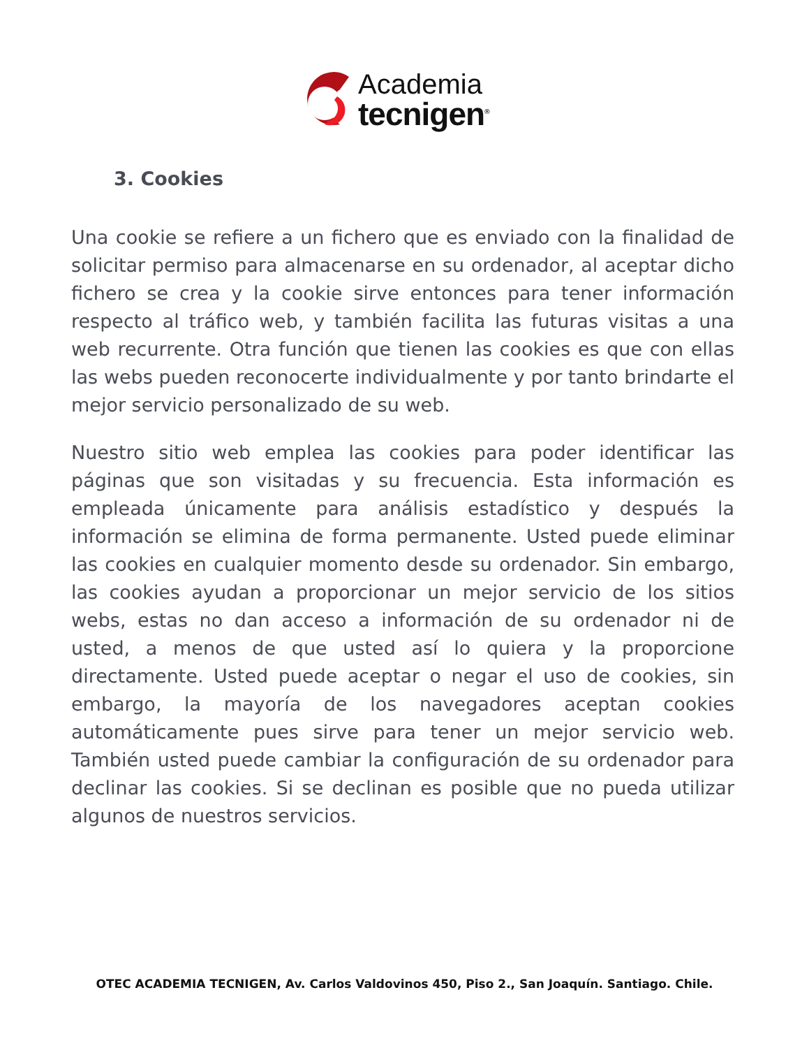Academia
tecnigen<sup>®</sup>
3. Cookies
Una cookie se refiere a un fichero que es enviado con la finalidad de solicitar permiso para almacenarse en su ordenador, al aceptar dicho fichero se crea y la cookie sirve entonces para tener información respecto al tráfico web, y también facilita las futuras visitas a una web recurrente. Otra función que tienen las cookies es que con ellas las webs pueden reconocerte individualmente y por tanto brindarte el mejor servicio personalizado de su web.
Nuestro sitio web emplea las cookies para poder identificar las páginas que son visitadas y su frecuencia. Esta información es empleada únicamente para análisis estadístico y después la información se elimina de forma permanente. Usted puede eliminar las cookies en cualquier momento desde su ordenador. Sin embargo, las cookies ayudan a proporcionar un mejor servicio de los sitios webs, estas no dan acceso a información de su ordenador ni de usted, a menos de que usted así lo quiera y la proporcione directamente. Usted puede aceptar o negar el uso de cookies, sin embargo, la mayoría de los navegadores aceptan cookies automáticamente pues sirve para tener un mejor servicio web. También usted puede cambiar la configuración de su ordenador para declinar las cookies. Si se declinan es posible que no pueda utilizar algunos de nuestros servicios.
OTEC ACADEMIA TECNIGEN, Av. Carlos Valdovinos 450, Piso 2., San Joaquín. Santiago. Chile.